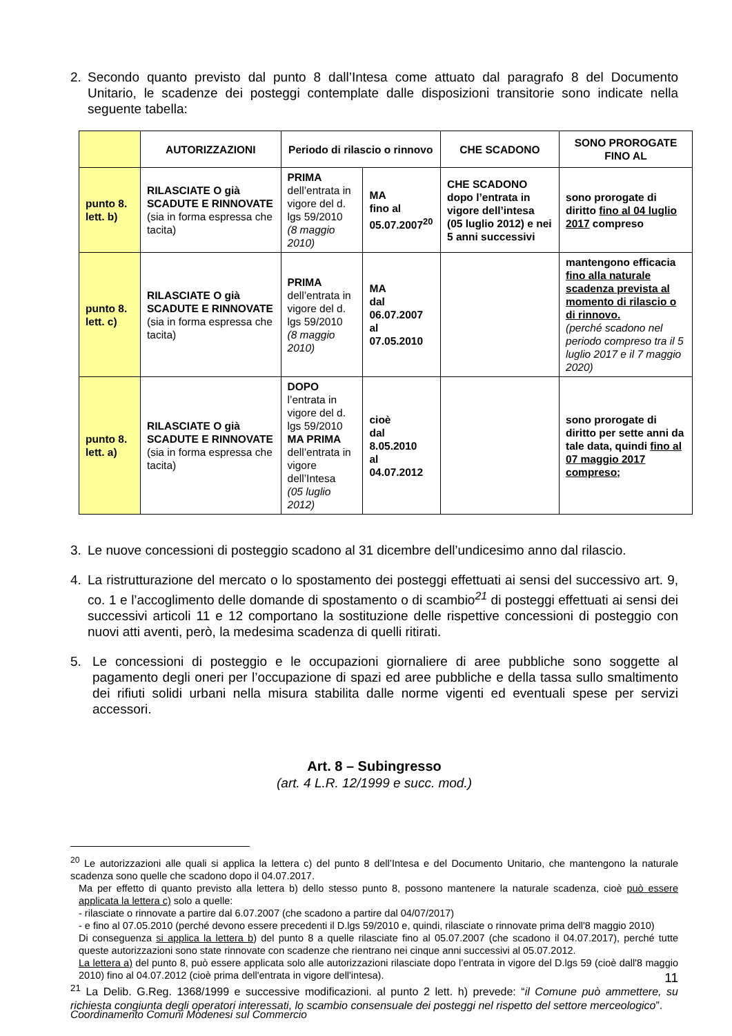2. Secondo quanto previsto dal punto 8 dall’Intesa come attuato dal paragrafo 8 del Documento Unitario, le scadenze dei posteggi contemplate dalle disposizioni transitorie sono indicate nella seguente tabella:
| | AUTORIZZAZIONI | Periodo di rilascio o rinnovo | | CHE SCADONO | SONO PROROGATE FINO AL |
| --- | --- | --- | --- | --- | --- |
| punto 8. lett. b) | RILASCIATE O già SCADUTE E RINNOVATE (sia in forma espressa che tacita) | PRIMA dell’entrata in vigore del d. lgs 59/2010 (8 maggio 2010) | MA fino al 05.07.2007<sup>20</sup> | CHE SCADONO dopo l’entrata in vigore dell’intesa (05 luglio 2012) e nei 5 anni successivi | sono prorogate di diritto fino al 04 luglio 2017 compreso |
| punto 8. lett. c) | RILASCIATE O già SCADUTE E RINNOVATE (sia in forma espressa che tacita) | PRIMA dell’entrata in vigore del d. lgs 59/2010 (8 maggio 2010) | MA dal 06.07.2007 al 07.05.2010 | | mantengono efficacia fino alla naturale scadenza prevista al momento di rilascio o di rinnovo. (perché scadono nel periodo compreso tra il 5 luglio 2017 e il 7 maggio 2020) |
| punto 8. lett. a) | RILASCIATE O già SCADUTE E RINNOVATE (sia in forma espressa che tacita) | DOPO l’entrata in vigore del d. lgs 59/2010 MA PRIMA dell’entrata in vigore dell’Intesa (05 luglio 2012) | cioè dal 8.05.2010 al 04.07.2012 | | sono prorogate di diritto per sette anni da tale data, quindi fino al 07 maggio 2017 compreso; |
3. Le nuove concessioni di posteggio scadono al 31 dicembre dell’undicesimo anno dal rilascio.
4. La ristrutturazione del mercato o lo spostamento dei posteggi effettuati ai sensi del successivo art. 9, co. 1 e l’accoglimento delle domande di spostamento o di scambio<sup>21</sup> di posteggi effettuati ai sensi dei successivi articoli 11 e 12 comportano la sostituzione delle rispettive concessioni di posteggio con nuovi atti aventi, però, la medesima scadenza di quelli ritirati.
5. Le concessioni di posteggio e le occupazioni giornaliere di aree pubbliche sono soggette al pagamento degli oneri per l’occupazione di spazi ed aree pubbliche e della tassa sullo smaltimento dei rifiuti solidi urbani nella misura stabilita dalle norme vigenti ed eventuali spese per servizi accessori.
Art. 8 – Subingresso
(art. 4 L.R. 12/1999 e succ. mod.)
<sup>20</sup> Le autorizzazioni alle quali si applica la lettera c) del punto 8 dell’Intesa e del Documento Unitario, che mantengono la naturale scadenza sono quelle che scadono dopo il 04.07.2017.
Ma per effetto di quanto previsto alla lettera b) dello stesso punto 8, possono mantenere la naturale scadenza, cioè può essere applicata la lettera c) solo a quelle:
- rilasciate o rinnovate a partire dal 6.07.2007 (che scadono a partire dal 04/07/2017)
- e fino al 07.05.2010 (perché devono essere precedenti il D.lgs 59/2010 e, quindi, rilasciate o rinnovate prima dell'8 maggio 2010)
Di conseguenza si applica la lettera b) del punto 8 a quelle rilasciate fino al 05.07.2007 (che scadono il 04.07.2017), perché tutte queste autorizzazioni sono state rinnovate con scadenze che rientrano nei cinque anni successivi al 05.07.2012.
La lettera a) del punto 8, può essere applicata solo alle autorizzazioni rilasciate dopo l’entrata in vigore del D.lgs 59 (cioè dall'8 maggio 2010) fino al 04.07.2012 (cioè prima dell'entrata in vigore dell'intesa).
<sup>21</sup> La Delib. G.Reg. 1368/1999 e successive modificazioni. al punto 2 lett. h) prevede: “il Comune può ammettere, su richiesta congiunta degli operatori interessati, lo scambio consensuale dei posteggi nel rispetto del settore merceologico”.
11
Coordinamento Comuni Modenesi sul Commercio